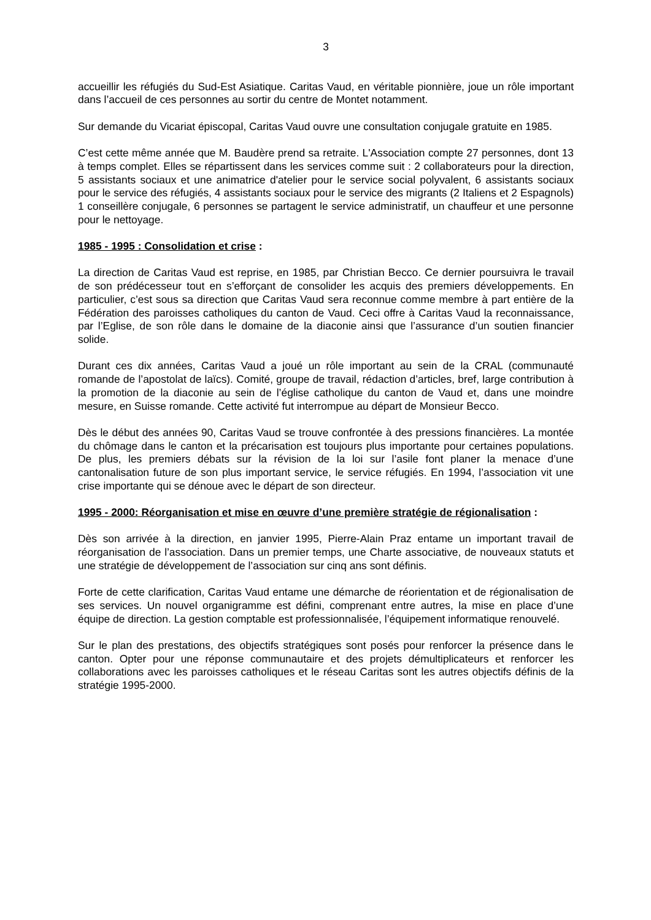3
accueillir les réfugiés du Sud-Est Asiatique. Caritas Vaud, en véritable pionnière, joue un rôle important dans l’accueil de ces personnes au sortir du centre de Montet notamment.
Sur demande du Vicariat épiscopal, Caritas Vaud ouvre une consultation conjugale gratuite en 1985.
C’est cette même année que M. Baudère prend sa retraite. L'Association compte 27 personnes, dont 13 à temps complet. Elles se répartissent dans les services comme suit : 2 collaborateurs pour la direction, 5 assistants sociaux et une animatrice d'atelier pour le service social polyvalent, 6 assistants sociaux pour le service des réfugiés, 4 assistants sociaux pour le service des migrants (2 Italiens et 2 Espagnols) 1 conseillère conjugale, 6 personnes se partagent le service administratif, un chauffeur et une personne pour le nettoyage.
1985 - 1995 : Consolidation et crise :
La direction de Caritas Vaud est reprise, en 1985, par Christian Becco. Ce dernier poursuivra le travail de son prédécesseur tout en s’efforçant de consolider les acquis des premiers développements. En particulier, c’est sous sa direction que Caritas Vaud sera reconnue comme membre à part entière de la Fédération des paroisses catholiques du canton de Vaud. Ceci offre à Caritas Vaud la reconnaissance, par l’Eglise, de son rôle dans le domaine de la diaconie ainsi que l’assurance d’un soutien financier solide.
Durant ces dix années, Caritas Vaud a joué un rôle important au sein de la CRAL (communauté romande de l’apostolat de laïcs). Comité, groupe de travail, rédaction d’articles, bref, large contribution à la promotion de la diaconie au sein de l’église catholique du canton de Vaud et, dans une moindre mesure, en Suisse romande. Cette activité fut interrompue au départ de Monsieur Becco.
Dès le début des années 90, Caritas Vaud se trouve confrontée à des pressions financières. La montée du chômage dans le canton et la précarisation est toujours plus importante pour certaines populations. De plus, les premiers débats sur la révision de la loi sur l’asile font planer la menace d’une cantonalisation future de son plus important service, le service réfugiés. En 1994, l’association vit une crise importante qui se dénoue avec le départ de son directeur.
1995 - 2000: Réorganisation et mise en œuvre d’une première stratégie de régionalisation :
Dès son arrivée à la direction, en janvier 1995, Pierre-Alain Praz entame un important travail de réorganisation de l’association. Dans un premier temps, une Charte associative, de nouveaux statuts et une stratégie de développement de l’association sur cinq ans sont définis.
Forte de cette clarification, Caritas Vaud entame une démarche de réorientation et de régionalisation de ses services. Un nouvel organigramme est défini, comprenant entre autres, la mise en place d’une équipe de direction. La gestion comptable est professionnalisée, l’équipement informatique renouvelé.
Sur le plan des prestations, des objectifs stratégiques sont posés pour renforcer la présence dans le canton. Opter pour une réponse communautaire et des projets démultiplicateurs et renforcer les collaborations avec les paroisses catholiques et le réseau Caritas sont les autres objectifs définis de la stratégie 1995-2000.